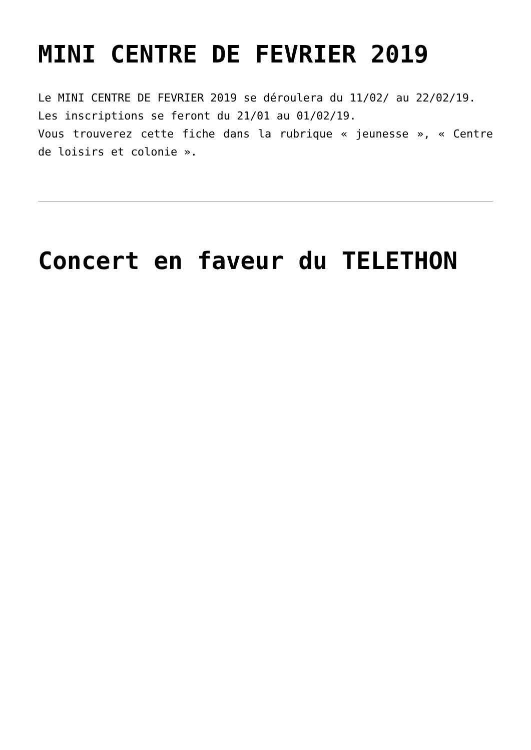MINI CENTRE DE FEVRIER 2019
Le MINI CENTRE DE FEVRIER 2019 se déroulera du 11/02/ au 22/02/19.
Les inscriptions se feront du 21/01 au 01/02/19.
Vous trouverez cette fiche dans la rubrique « jeunesse », « Centre de loisirs et colonie ».
Concert en faveur du TELETHON